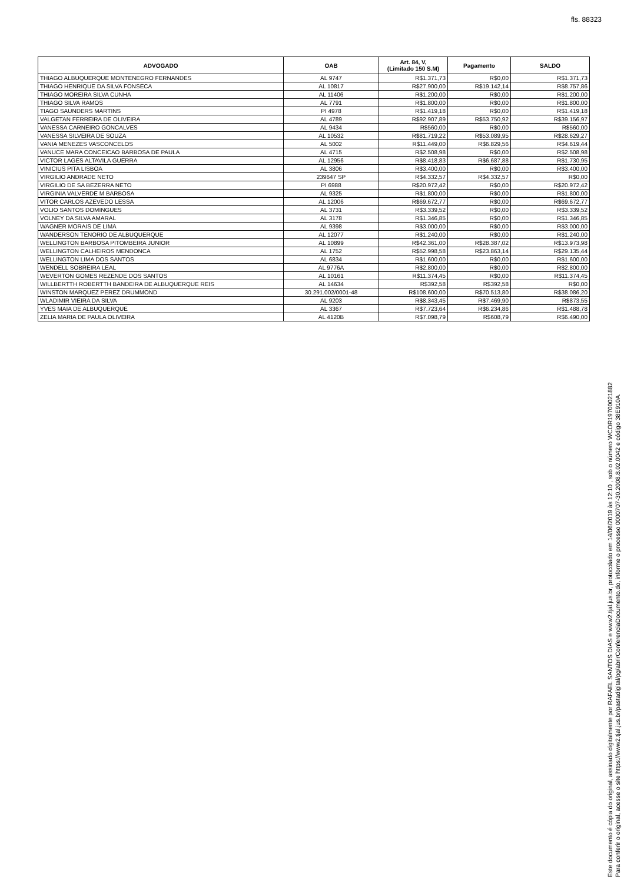fls. 88323
| ADVOGADO | OAB | Art. 84, V, (Limitado 150 S.M) | Pagamento | SALDO |
| --- | --- | --- | --- | --- |
| THIAGO ALBUQUERQUE MONTENEGRO FERNANDES | AL 9747 | R$1.371,73 | R$0,00 | R$1.371,73 |
| THIAGO HENRIQUE DA SILVA FONSECA | AL 10817 | R$27.900,00 | R$19.142,14 | R$8.757,86 |
| THIAGO MOREIRA SILVA CUNHA | AL 11406 | R$1.200,00 | R$0,00 | R$1.200,00 |
| THIAGO SILVA RAMOS | AL 7791 | R$1.800,00 | R$0,00 | R$1.800,00 |
| TIAGO SAUNDERS MARTINS | PI 4978 | R$1.419,18 | R$0,00 | R$1.419,18 |
| VALGETAN FERREIRA DE OLIVEIRA | AL 4789 | R$92.907,89 | R$53.750,92 | R$39.156,97 |
| VANESSA CARNEIRO GONCALVES | AL 9434 | R$560,00 | R$0,00 | R$560,00 |
| VANESSA SILVEIRA DE SOUZA | AL 10532 | R$81.719,22 | R$53.089,95 | R$28.629,27 |
| VANIA MENEZES VASCONCELOS | AL 5002 | R$11.449,00 | R$6.829,56 | R$4.619,44 |
| VANUCE MARA CONCEICAO BARBOSA DE PAULA | AL 4715 | R$2.508,98 | R$0,00 | R$2.508,98 |
| VICTOR LAGES ALTAVILA GUERRA | AL 12956 | R$8.418,83 | R$6.687,88 | R$1.730,95 |
| VINICIUS PITA LISBOA | AL 3806 | R$3.400,00 | R$0,00 | R$3.400,00 |
| VIRGILIO ANDRADE NETO | 239647 SP | R$4.332,57 | R$4.332,57 | R$0,00 |
| VIRGILIO DE SA BEZERRA NETO | PI 6988 | R$20.972,42 | R$0,00 | R$20.972,42 |
| VIRGINIA VALVERDE M BARBOSA | AL 9325 | R$1.800,00 | R$0,00 | R$1.800,00 |
| VITOR CARLOS AZEVEDO LESSA | AL 12006 | R$69.672,77 | R$0,00 | R$69.672,77 |
| VOLIO SANTOS DOMINGUES | AL 3731 | R$3.339,52 | R$0,00 | R$3.339,52 |
| VOLNEY DA SILVA AMARAL | AL 3178 | R$1.346,85 | R$0,00 | R$1.346,85 |
| WAGNER MORAIS DE LIMA | AL 9398 | R$3.000,00 | R$0,00 | R$3.000,00 |
| WANDERSON TENORIO DE ALBUQUERQUE | AL 12077 | R$1.240,00 | R$0,00 | R$1.240,00 |
| WELLINGTON BARBOSA PITOMBEIRA JUNIOR | AL 10899 | R$42.361,00 | R$28.387,02 | R$13.973,98 |
| WELLINGTON CALHEIROS MENDONCA | AL 1752 | R$52.998,58 | R$23.863,14 | R$29.135,44 |
| WELLINGTON LIMA DOS SANTOS | AL 6834 | R$1.600,00 | R$0,00 | R$1.600,00 |
| WENDELL SOBREIRA LEAL | AL 9776A | R$2.800,00 | R$0,00 | R$2.800,00 |
| WEVERTON GOMES REZENDE DOS SANTOS | AL 10161 | R$11.374,45 | R$0,00 | R$11.374,45 |
| WILLBERTTH ROBERTTH BANDEIRA DE ALBUQUERQUE REIS | AL 14634 | R$392,58 | R$392,58 | R$0,00 |
| WINSTON MARQUEZ PEREZ DRUMMOND | 30.291.002/0001-48 | R$108.600,00 | R$70.513,80 | R$38.086,20 |
| WLADIMIR VIEIRA DA SILVA | AL 9203 | R$8.343,45 | R$7.469,90 | R$873,55 |
| YVES MAIA DE ALBUQUERQUE | AL 3367 | R$7.723,64 | R$6.234,86 | R$1.488,78 |
| ZELIA MARIA DE PAULA OLIVEIRA | AL 4120B | R$7.098,79 | R$608,79 | R$6.490,00 |
Este documento é cópia do original, assinado digitalmente por RAFAEL SANTOS DIAS e www2.tjal.jus.br, protocolado em 14/06/2019 às 12:10 , sob o número WCOR19700021882
Para conferir o original, acesse o site https://www2.tjal.jus.br/pastadigital/pg/abrirConferenciaDocumento.do, informe o processo 0000707-30.2008.8.02.0042 e código 38E910A.